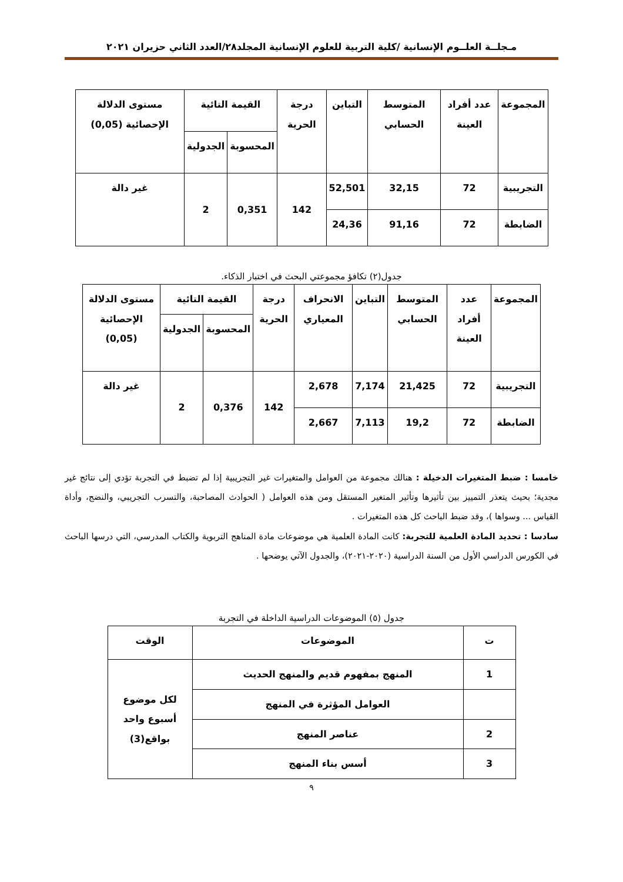مـجلــة العلــوم الإنسانية /كلية التربية للعلوم الإنسانية المجلد٢٨/العدد الثاني حزيران ٢٠٢١
| المجموعة | عدد أفراد العينة | المتوسط الحسابي | التباين | درجة الحرية | القيمة التائية | | مستوى الدلالة الإحصائية (0,05) |
| --- | --- | --- | --- | --- | --- | --- | --- |
| | | | | | المحسوبة | الجدولية | |
| التجريبية | 72 | 32,15 | 52,501 | 142 | 0,351 | 2 | غير دالة |
| الضابطة | 72 | 91,16 | 24,36 | | | | |
جدول(٢) تكافؤ مجموعتي البحث في اختبار الذكاء.
| المجموعة | عدد أفراد العينة | المتوسط الحسابي | التباين | الانحراف المعياري | درجة الحرية | القيمة التائية | | مستوى الدلالة الإحصائية (0,05) |
| --- | --- | --- | --- | --- | --- | --- | --- | --- |
| | | | | | | المحسوبة | الجدولية | |
| التجريبية | 72 | 21,425 | 7,174 | 2,678 | 142 | 0,376 | 2 | غير دالة |
| الضابطة | 72 | 19,2 | 7,113 | 2,667 | | | | |
خامسا : ضبط المتغيرات الدخيلة : هنالك مجموعة من العوامل والمتغيرات غير التجريبية إذا لم تضبط في التجربة تؤدي إلى نتائج غير مجدية؛ بحيث يتعذر التمييز بين تأثيرها وتأثير المتغير المستقل ومن هذه العوامل ( الحوادث المصاحبة، والتسرب التجريبي، والنضج، وأداة القياس ... وسواها )، وقد ضبط الباحث كل هذه المتغيرات .
سادسا : تحديد المادة العلمية للتجربة: كانت المادة العلمية هي موضوعات مادة المناهج التربوية والكتاب المدرسي، التي درسها الباحث في الكورس الدراسي الأول من السنة الدراسية (٢٠٢٠-٢٠٢١)، والجدول الآتي يوضحها .
جدول (٥) الموضوعات الدراسية الداخلة في التجربة
| ت | الموضوعات | الوقت |
| --- | --- | --- |
| 1 | المنهج بمفهوم قديم والمنهج الحديث | لكل موضوع أسبوع واحد بواقع(3) |
| | العوامل المؤثرة في المنهج | |
| 2 | عناصر المنهج | |
| 3 | أسس بناء المنهج | |
٩